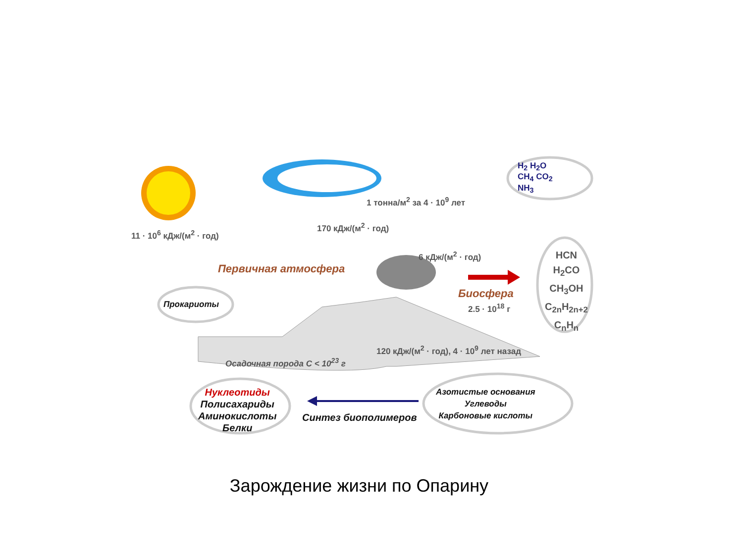11 · 10<sup>6</sup> кДж/(м<sup>2</sup> · год)
170 кДж/(м<sup>2</sup> · год)
1 тонна/м<sup>2</sup> за 4 · 10<sup>9</sup> лет
H<sub>2</sub> H<sub>2</sub>O
CH<sub>4</sub> CO<sub>2</sub>
NH<sub>3</sub>
HCN
H<sub>2</sub>CO
CH<sub>3</sub>OH
C<sub>2n</sub>H<sub>2n+2</sub>
C<sub>n</sub>H<sub>n</sub>
6 кДж/(м<sup>2</sup> · год)
Первичная атмосфера
Биосфера
2.5 · 10<sup>18</sup> г
Прокариоты
Осадочная порода C < 10<sup>23</sup> г
120 кДж/(м<sup>2</sup> · год), 4 · 10<sup>9</sup> лет назад
Нуклеотиды
Полисахариды
Аминокислоты
Белки
Синтез биополимеров
Азотистые основания
Углеводы
Карбоновые кислоты
Зарождение жизни по Опарину